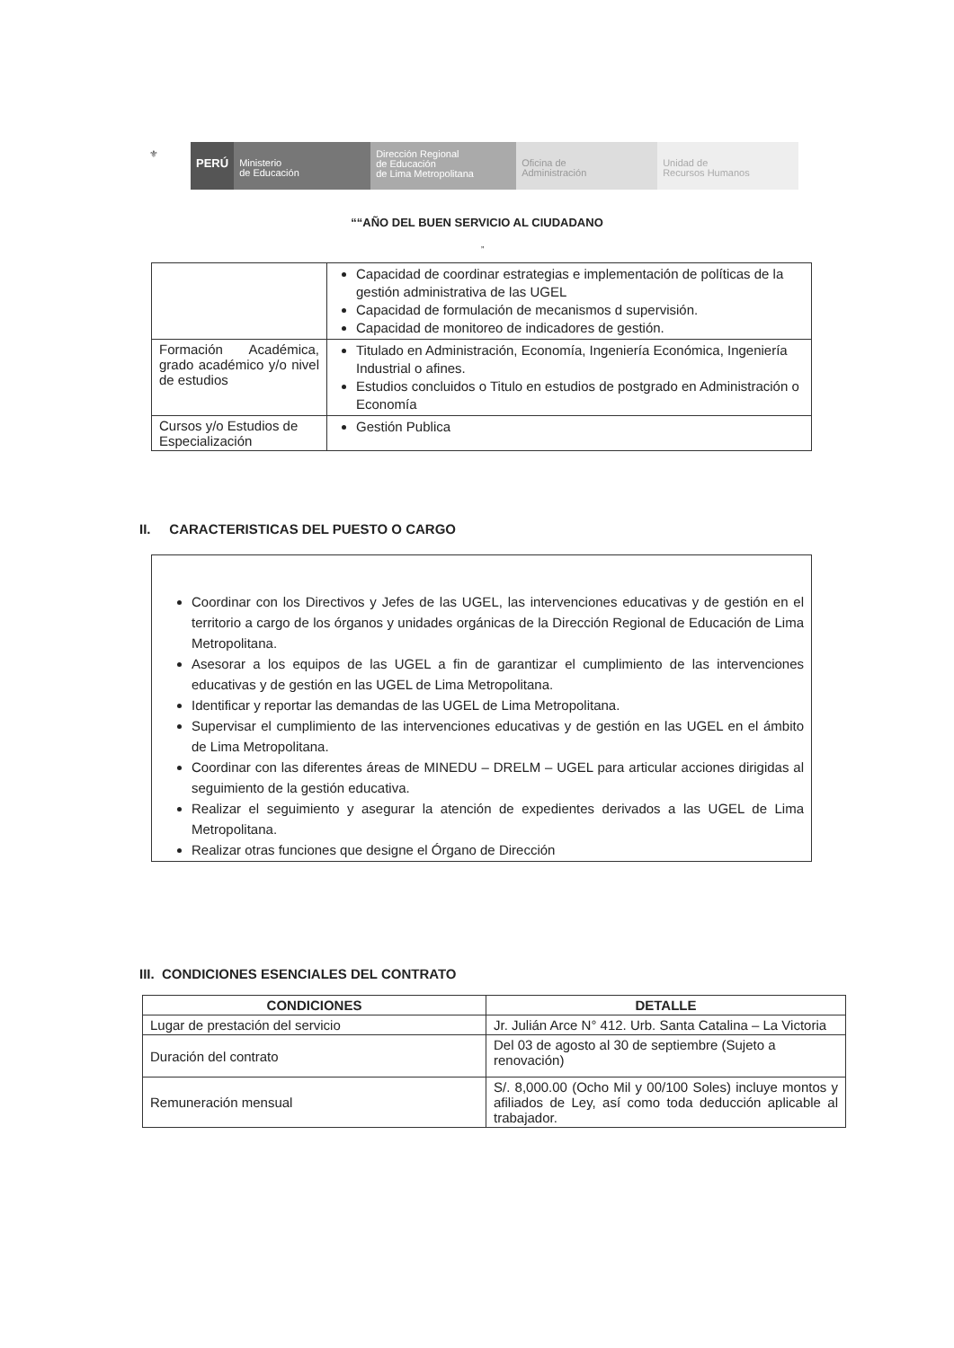⚜
PERÚ
Ministerio
de Educación
Dirección Regional
de Educación
de Lima Metropolitana
Oficina de
Administración
Unidad de
Recursos Humanos
““AÑO DEL BUEN SERVICIO AL CIUDADANO
”
| | Capacidad de coordinar estrategias e implementación de políticas de la gestión administrativa de las UGEL Capacidad de formulación de mecanismos d supervisión. Capacidad de monitoreo de indicadores de gestión. |
| Formación Académica, grado académico y/o nivel de estudios | Titulado en Administración, Economía, Ingeniería Económica, Ingeniería Industrial o afines. Estudios concluidos o Titulo en estudios de postgrado en Administración o Economía |
| Cursos y/o Estudios de Especialización | Gestión Publica |
II. CARACTERISTICAS DEL PUESTO O CARGO
Coordinar con los Directivos y Jefes de las UGEL, las intervenciones educativas y de gestión en el territorio a cargo de los órganos y unidades orgánicas de la Dirección Regional de Educación de Lima Metropolitana.
Asesorar a los equipos de las UGEL a fin de garantizar el cumplimiento de las intervenciones educativas y de gestión en las UGEL de Lima Metropolitana.
Identificar y reportar las demandas de las UGEL de Lima Metropolitana.
Supervisar el cumplimiento de las intervenciones educativas y de gestión en las UGEL en el ámbito de Lima Metropolitana.
Coordinar con las diferentes áreas de MINEDU – DRELM – UGEL para articular acciones dirigidas al seguimiento de la gestión educativa.
Realizar el seguimiento y asegurar la atención de expedientes derivados a las UGEL de Lima Metropolitana.
Realizar otras funciones que designe el Órgano de Dirección
III. CONDICIONES ESENCIALES DEL CONTRATO
| CONDICIONES | DETALLE |
| --- | --- |
| Lugar de prestación del servicio | Jr. Julián Arce N° 412. Urb. Santa Catalina – La Victoria |
| Duración del contrato | Del 03 de agosto al 30 de septiembre (Sujeto a renovación) |
| Remuneración mensual | S/. 8,000.00 (Ocho Mil y 00/100 Soles) incluye montos y afiliados de Ley, así como toda deducción aplicable al trabajador. |